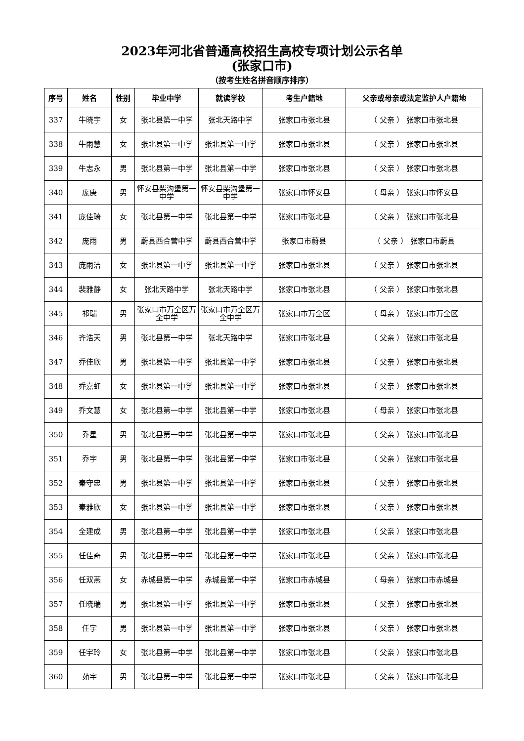2023年河北省普通高校招生高校专项计划公示名单
(张家口市)
（按考生姓名拼音顺序排序）
| 序号 | 姓名 | 性别 | 毕业中学 | 就读学校 | 考生户籍地 | 父亲或母亲或法定监护人户籍地 |
| --- | --- | --- | --- | --- | --- | --- |
| 337 | 牛晓宇 | 女 | 张北县第一中学 | 张北天路中学 | 张家口市张北县 | （ 父亲 ） 张家口市张北县 |
| 338 | 牛雨慧 | 女 | 张北县第一中学 | 张北县第一中学 | 张家口市张北县 | （ 父亲 ） 张家口市张北县 |
| 339 | 牛志永 | 男 | 张北县第一中学 | 张北县第一中学 | 张家口市张北县 | （ 父亲 ） 张家口市张北县 |
| 340 | 庞庚 | 男 | 怀安县柴沟堡第一中学 | 怀安县柴沟堡第一中学 | 张家口市怀安县 | （ 母亲 ） 张家口市怀安县 |
| 341 | 庞佳琦 | 女 | 张北县第一中学 | 张北县第一中学 | 张家口市张北县 | （ 父亲 ） 张家口市张北县 |
| 342 | 庞雨 | 男 | 蔚县西合营中学 | 蔚县西合营中学 | 张家口市蔚县 | （ 父亲 ） 张家口市蔚县 |
| 343 | 庞雨洁 | 女 | 张北县第一中学 | 张北县第一中学 | 张家口市张北县 | （ 父亲 ） 张家口市张北县 |
| 344 | 裴雅静 | 女 | 张北天路中学 | 张北天路中学 | 张家口市张北县 | （ 父亲 ） 张家口市张北县 |
| 345 | 祁瑞 | 男 | 张家口市万全区万全中学 | 张家口市万全区万全中学 | 张家口市万全区 | （ 母亲 ） 张家口市万全区 |
| 346 | 齐浩天 | 男 | 张北县第一中学 | 张北天路中学 | 张家口市张北县 | （ 父亲 ） 张家口市张北县 |
| 347 | 乔佳欣 | 男 | 张北县第一中学 | 张北县第一中学 | 张家口市张北县 | （ 父亲 ） 张家口市张北县 |
| 348 | 乔嘉虹 | 女 | 张北县第一中学 | 张北县第一中学 | 张家口市张北县 | （ 父亲 ） 张家口市张北县 |
| 349 | 乔文慧 | 女 | 张北县第一中学 | 张北县第一中学 | 张家口市张北县 | （ 母亲 ） 张家口市张北县 |
| 350 | 乔星 | 男 | 张北县第一中学 | 张北县第一中学 | 张家口市张北县 | （ 父亲 ） 张家口市张北县 |
| 351 | 乔宇 | 男 | 张北县第一中学 | 张北县第一中学 | 张家口市张北县 | （ 父亲 ） 张家口市张北县 |
| 352 | 秦守忠 | 男 | 张北县第一中学 | 张北县第一中学 | 张家口市张北县 | （ 父亲 ） 张家口市张北县 |
| 353 | 秦雅欣 | 女 | 张北县第一中学 | 张北县第一中学 | 张家口市张北县 | （ 父亲 ） 张家口市张北县 |
| 354 | 全建成 | 男 | 张北县第一中学 | 张北县第一中学 | 张家口市张北县 | （ 父亲 ） 张家口市张北县 |
| 355 | 任佳奇 | 男 | 张北县第一中学 | 张北县第一中学 | 张家口市张北县 | （ 父亲 ） 张家口市张北县 |
| 356 | 任双燕 | 女 | 赤城县第一中学 | 赤城县第一中学 | 张家口市赤城县 | （ 母亲 ） 张家口市赤城县 |
| 357 | 任晓瑞 | 男 | 张北县第一中学 | 张北县第一中学 | 张家口市张北县 | （ 父亲 ） 张家口市张北县 |
| 358 | 任宇 | 男 | 张北县第一中学 | 张北县第一中学 | 张家口市张北县 | （ 父亲 ） 张家口市张北县 |
| 359 | 任宇玲 | 女 | 张北县第一中学 | 张北县第一中学 | 张家口市张北县 | （ 父亲 ） 张家口市张北县 |
| 360 | 茹宇 | 男 | 张北县第一中学 | 张北县第一中学 | 张家口市张北县 | （ 父亲 ） 张家口市张北县 |